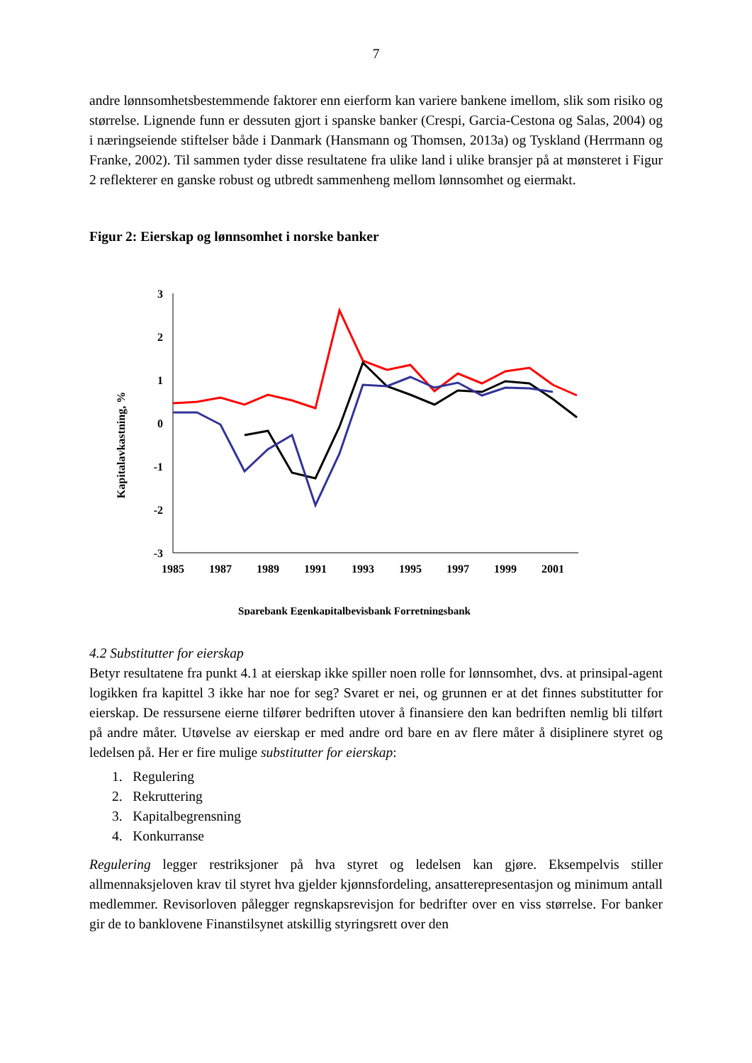7
andre lønnsomhetsbestemmende faktorer enn eierform kan variere bankene imellom, slik som risiko og størrelse. Lignende funn er dessuten gjort i spanske banker (Crespi, Garcia-Cestona og Salas, 2004) og i næringseiende stiftelser både i Danmark (Hansmann og Thomsen, 2013a) og Tyskland (Herrmann og Franke, 2002). Til sammen tyder disse resultatene fra ulike land i ulike bransjer på at mønsteret i Figur 2 reflekterer en ganske robust og utbredt sammenheng mellom lønnsomhet og eiermakt.
Figur 2: Eierskap og lønnsomhet i norske banker
Kapitalavkastning, %
3
2
1
0
-1
-2
-3
1985
1987
1989
1991
1993
1995
1997
1999
2001
Sparebank Egenkapitalbevisbank Forretningsbank
4.2 Substitutter for eierskap
Betyr resultatene fra punkt 4.1 at eierskap ikke spiller noen rolle for lønnsomhet, dvs. at prinsipal-agent logikken fra kapittel 3 ikke har noe for seg? Svaret er nei, og grunnen er at det finnes substitutter for eierskap. De ressursene eierne tilfører bedriften utover å finansiere den kan bedriften nemlig bli tilført på andre måter. Utøvelse av eierskap er med andre ord bare en av flere måter å disiplinere styret og ledelsen på. Her er fire mulige substitutter for eierskap:
1. Regulering
2. Rekruttering
3. Kapitalbegrensning
4. Konkurranse
Regulering legger restriksjoner på hva styret og ledelsen kan gjøre. Eksempelvis stiller allmennaksjeloven krav til styret hva gjelder kjønnsfordeling, ansatterepresentasjon og minimum antall medlemmer. Revisorloven pålegger regnskapsrevisjon for bedrifter over en viss størrelse. For banker gir de to banklovene Finanstilsynet atskillig styringsrett over den